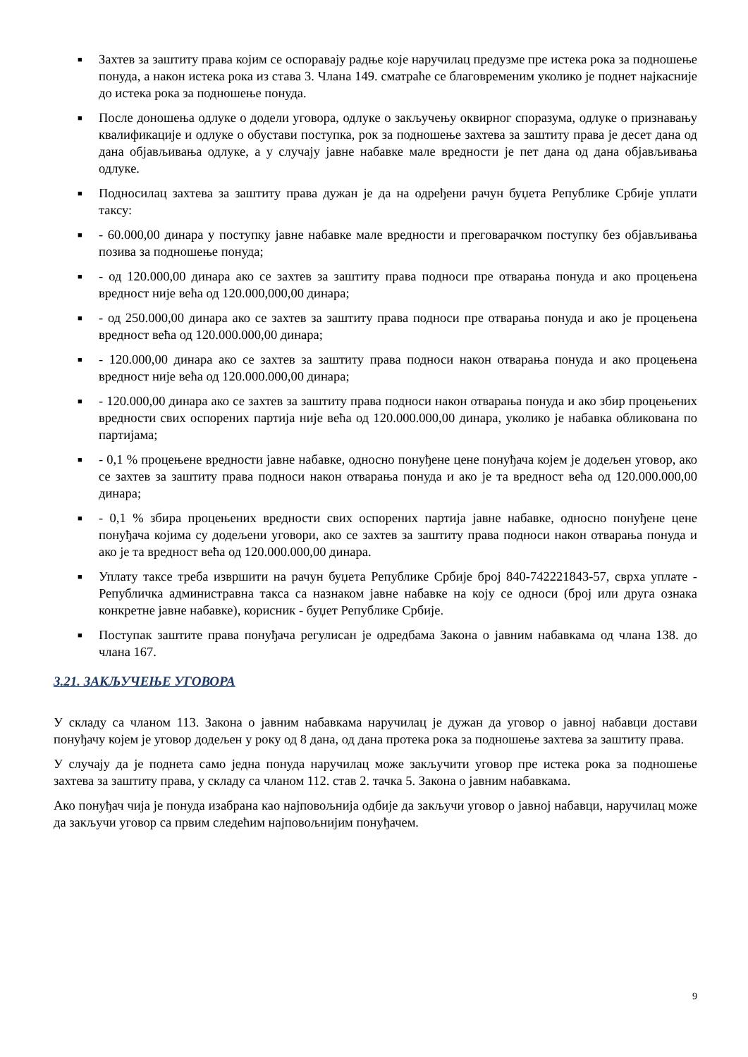■ Захтев за заштиту права којим се оспоравају радње које наручилац предузме пре истека рока за подношење понуда, а након истека рока из става 3. Члана 149. сматраће се благовременим уколико је поднет најкасније до истека рока за подношење понуда.
■ После доношења одлуке о додели уговора, одлуке о закључењу оквирног споразума, одлуке о признавању квалификације и одлуке о обустави поступка, рок за подношење захтева за заштиту права је десет дана од дана објављивања одлуке, а у случају јавне набавке мале вредности је пет дана од дана објављивања одлуке.
■ Подносилац захтева за заштиту права дужан је да на одређени рачун буџета Републике Србије уплати таксу:
■ - 60.000,00 динара у поступку јавне набавке мале вредности и преговарачком поступку без објављивања позива за подношење понуда;
■ - од 120.000,00 динара ако се захтев за заштиту права подноси пре отварања понуда и ако процењена вредност није већа од 120.000,000,00 динара;
■ - од 250.000,00 динара ако се захтев за заштиту права подноси пре отварања понуда и ако је процењена вредност већа од 120.000.000,00 динара;
■ - 120.000,00 динара ако се захтев за заштиту права подноси након отварања понуда и ако процењена вредност није већа од 120.000.000,00 динара;
■ - 120.000,00 динара ако се захтев за заштиту права подноси након отварања понуда и ако збир процењених вредности свих оспорених партија није већа од 120.000.000,00 динара, уколико је набавка обликована по партијама;
■ - 0,1 % процењене вредности јавне набавке, односно понуђене цене понуђача којем је додељен уговор, ако се захтев за заштиту права подноси након отварања понуда и ако је та вредност већа од 120.000.000,00 динара;
■ - 0,1 % збира процењених вредности свих оспорених партија јавне набавке, односно понуђене цене понуђача којима су додељени уговори, ако се захтев за заштиту права подноси након отварања понуда и ако је та вредност већа од 120.000.000,00 динара.
■ Уплату таксе треба извршити на рачун буџета Републике Србије број 840-742221843-57, сврха уплате - Републичка администравна такса са назнаком јавне набавке на коју се односи (број или друга ознака конкретне јавне набавке), корисник - буџет Републике Србије.
■ Поступак заштите права понуђача регулисан је одредбама Закона о јавним набавкама од члана 138. до члана 167.
3.21. ЗАКЉУЧЕЊЕ УГОВОРА
У складу са чланом 113. Закона о јавним набавкама наручилац је дужан да уговор о јавној набавци достави понуђачу којем је уговор додељен у року од 8 дана, од дана протека рока за подношење захтева за заштиту права.
У случају да је поднета само једна понуда наручилац може закључити уговор пре истека рока за подношење захтева за заштиту права, у складу са чланом 112. став 2. тачка 5. Закона о јавним набавкама.
Ако понуђач чија је понуда изабрана као најповољнија одбије да закључи уговор о јавној набавци, наручилац може да закључи уговор са првим следећим најповољнијим понуђачем.
9